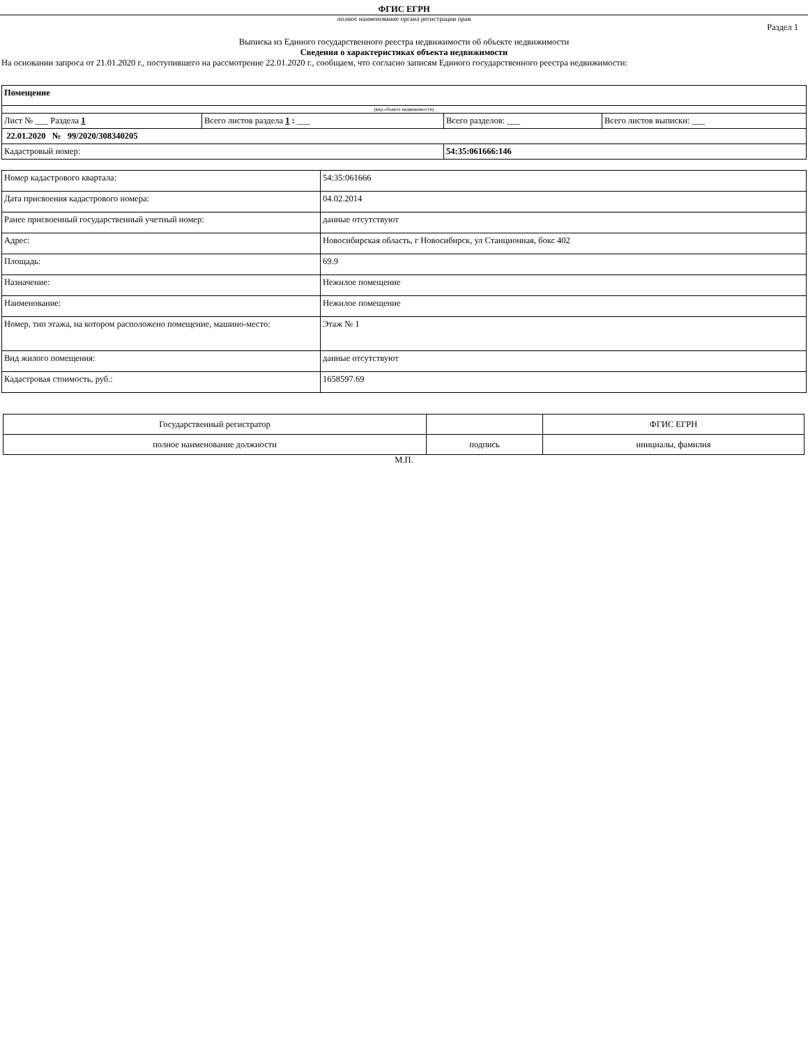ФГИС ЕГРН
полное наименование органа регистрации прав
Раздел 1
Выписка из Единого государственного реестра недвижимости об объекте недвижимости
Сведения о характеристиках объекта недвижимости
На основании запроса от 21.01.2020 г., поступившего на рассмотрение 22.01.2020 г., сообщаем, что согласно записям Единого государственного реестра недвижимости:
| Помещение | | | |
| (вид объекта недвижимости) | | | |
| Лист № ___ Раздела 1 | Всего листов раздела 1 : ___ | Всего разделов: ___ | Всего листов выписки: ___ |
| 22.01.2020 № 99/2020/308340205 | | | |
| Кадастровый номер: | | 54:35:061666:146 | |
| Номер кадастрового квартала: | 54:35:061666 |
| Дата присвоения кадастрового номера: | 04.02.2014 |
| Ранее присвоенный государственный учетный номер: | данные отсутствуют |
| Адрес: | Новосибирская область, г Новосибирск, ул Станционная, бокс 402 |
| Площадь: | 69.9 |
| Назначение: | Нежилое помещение |
| Наименование: | Нежилое помещение |
| Номер, тип этажа, на котором расположено помещение, машино-место: | Этаж № 1 |
| Вид жилого помещения: | данные отсутствуют |
| Кадастровая стоимость, руб.: | 1658597.69 |
| Государственный регистратор | | ФГИС ЕГРН |
| полное наименование должности | подпись | инициалы, фамилия |
М.П.